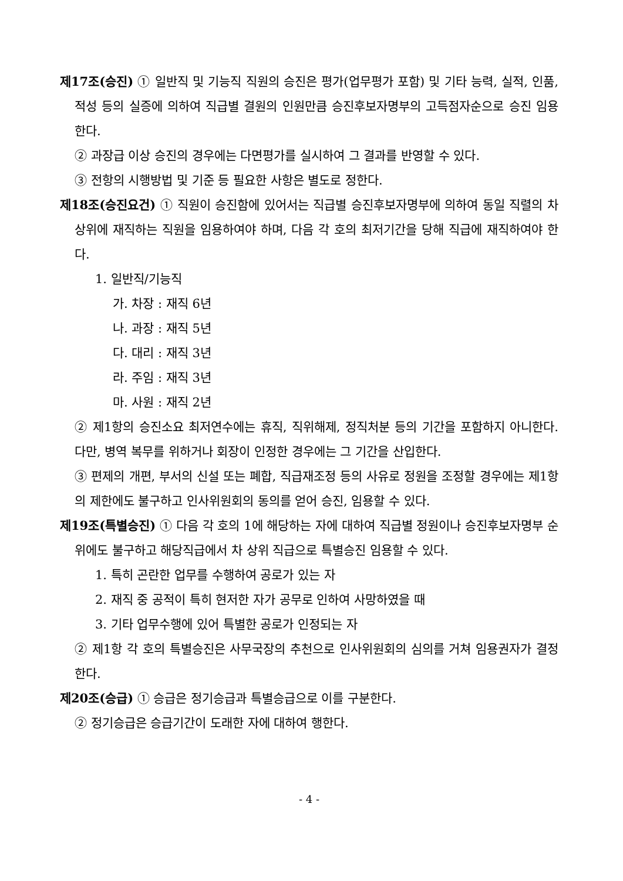제17조(승진) ① 일반직 및 기능직 직원의 승진은 평가(업무평가 포함) 및 기타 능력, 실적, 인품, 적성 등의 실증에 의하여 직급별 결원의 인원만큼 승진후보자명부의 고득점자순으로 승진 임용한다.
② 과장급 이상 승진의 경우에는 다면평가를 실시하여 그 결과를 반영할 수 있다.
③ 전항의 시행방법 및 기준 등 필요한 사항은 별도로 정한다.
제18조(승진요건) ① 직원이 승진함에 있어서는 직급별 승진후보자명부에 의하여 동일 직렬의 차상위에 재직하는 직원을 임용하여야 하며, 다음 각 호의 최저기간을 당해 직급에 재직하여야 한다.
1. 일반직/기능직
가. 차장 : 재직 6년
나. 과장 : 재직 5년
다. 대리 : 재직 3년
라. 주임 : 재직 3년
마. 사원 : 재직 2년
② 제1항의 승진소요 최저연수에는 휴직, 직위해제, 정직처분 등의 기간을 포함하지 아니한다. 다만, 병역 복무를 위하거나 회장이 인정한 경우에는 그 기간을 산입한다.
③ 편제의 개편, 부서의 신설 또는 폐합, 직급재조정 등의 사유로 정원을 조정할 경우에는 제1항의 제한에도 불구하고 인사위원회의 동의를 얻어 승진, 임용할 수 있다.
제19조(특별승진) ① 다음 각 호의 1에 해당하는 자에 대하여 직급별 정원이나 승진후보자명부 순위에도 불구하고 해당직급에서 차 상위 직급으로 특별승진 임용할 수 있다.
1. 특히 곤란한 업무를 수행하여 공로가 있는 자
2. 재직 중 공적이 특히 현저한 자가 공무로 인하여 사망하였을 때
3. 기타 업무수행에 있어 특별한 공로가 인정되는 자
② 제1항 각 호의 특별승진은 사무국장의 추천으로 인사위원회의 심의를 거쳐 임용권자가 결정한다.
제20조(승급) ① 승급은 정기승급과 특별승급으로 이를 구분한다.
② 정기승급은 승급기간이 도래한 자에 대하여 행한다.
- 4 -